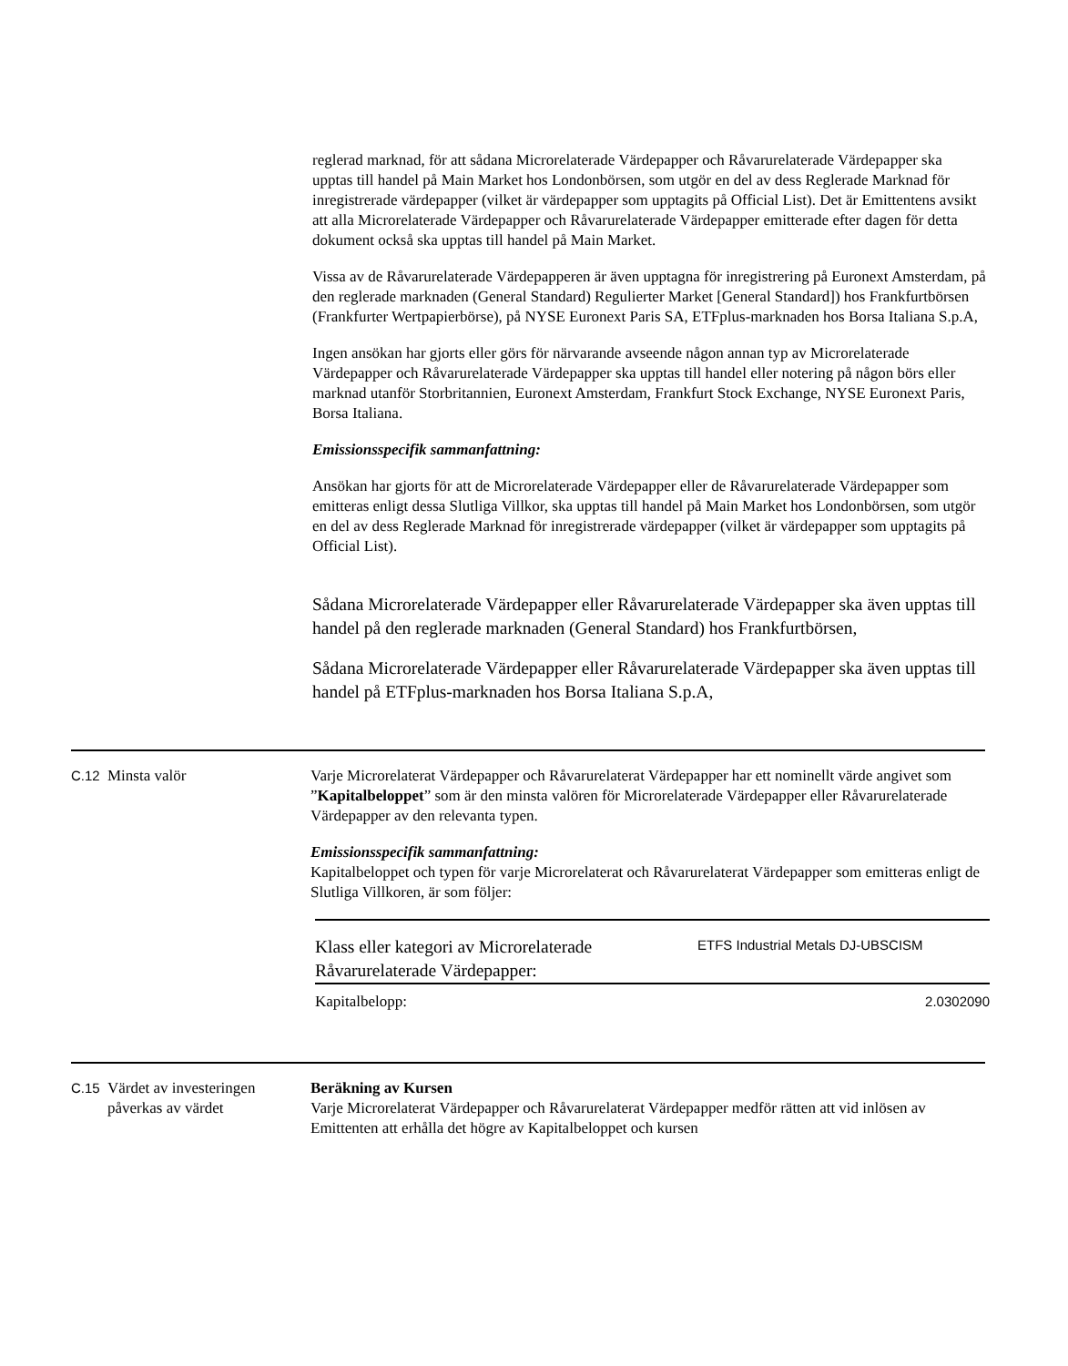reglerad marknad, för att sådana Microrelaterade Värdepapper och Råvarurelaterade Värdepapper ska upptas till handel på Main Market hos Londonbörsen, som utgör en del av dess Reglerade Marknad för inregistrerade värdepapper (vilket är värdepapper som upptagits på Official List). Det är Emittentens avsikt att alla Microrelaterade Värdepapper och Råvarurelaterade Värdepapper emitterade efter dagen för detta dokument också ska upptas till handel på Main Market.
Vissa av de Råvarurelaterade Värdepapperen är även upptagna för inregistrering på Euronext Amsterdam, på den reglerade marknaden (General Standard) Regulierter Market [General Standard]) hos Frankfurtbörsen (Frankfurter Wertpapierbörse), på NYSE Euronext Paris SA, ETFplus-marknaden hos Borsa Italiana S.p.A,
Ingen ansökan har gjorts eller görs för närvarande avseende någon annan typ av Microrelaterade Värdepapper och Råvarurelaterade Värdepapper ska upptas till handel eller notering på någon börs eller marknad utanför Storbritannien, Euronext Amsterdam, Frankfurt Stock Exchange, NYSE Euronext Paris, Borsa Italiana.
Emissionsspecifik sammanfattning:
Ansökan har gjorts för att de Microrelaterade Värdepapper eller de Råvarurelaterade Värdepapper som emitteras enligt dessa Slutliga Villkor, ska upptas till handel på Main Market hos Londonbörsen, som utgör en del av dess Reglerade Marknad för inregistrerade värdepapper (vilket är värdepapper som upptagits på Official List).
Sådana Microrelaterade Värdepapper eller Råvarurelaterade Värdepapper ska även upptas till handel på den reglerade marknaden (General Standard) hos Frankfurtbörsen,
Sådana Microrelaterade Värdepapper eller Råvarurelaterade Värdepapper ska även upptas till handel på ETFplus-marknaden hos Borsa Italiana S.p.A,
| C.12 | Minsta valör | Varje Microrelaterat Värdepapper och Råvarurelaterat Värdepapper har ett nominellt värde angivet som ” Kapitalbeloppet ” som är den minsta valören för Microrelaterade Värdepapper eller Råvarurelaterade Värdepapper av den relevanta typen. Emissionsspecifik sammanfattning: Kapitalbeloppet och typen för varje Microrelaterat och Råvarurelaterat Värdepapper som emitteras enligt de Slutliga Villkoren, är som följer: / Klass eller kategori av Microrelaterade Råvarurelaterade Värdepapper: / ETFS Industrial Metals DJ-UBSCISM / / Kapitalbelopp: / 2.0302090 / |
| C.15 | Värdet av investeringen påverkas av värdet | Beräkning av Kursen Varje Microrelaterat Värdepapper och Råvarurelaterat Värdepapper medför rätten att vid inlösen av Emittenten att erhålla det högre av Kapitalbeloppet och kursen |